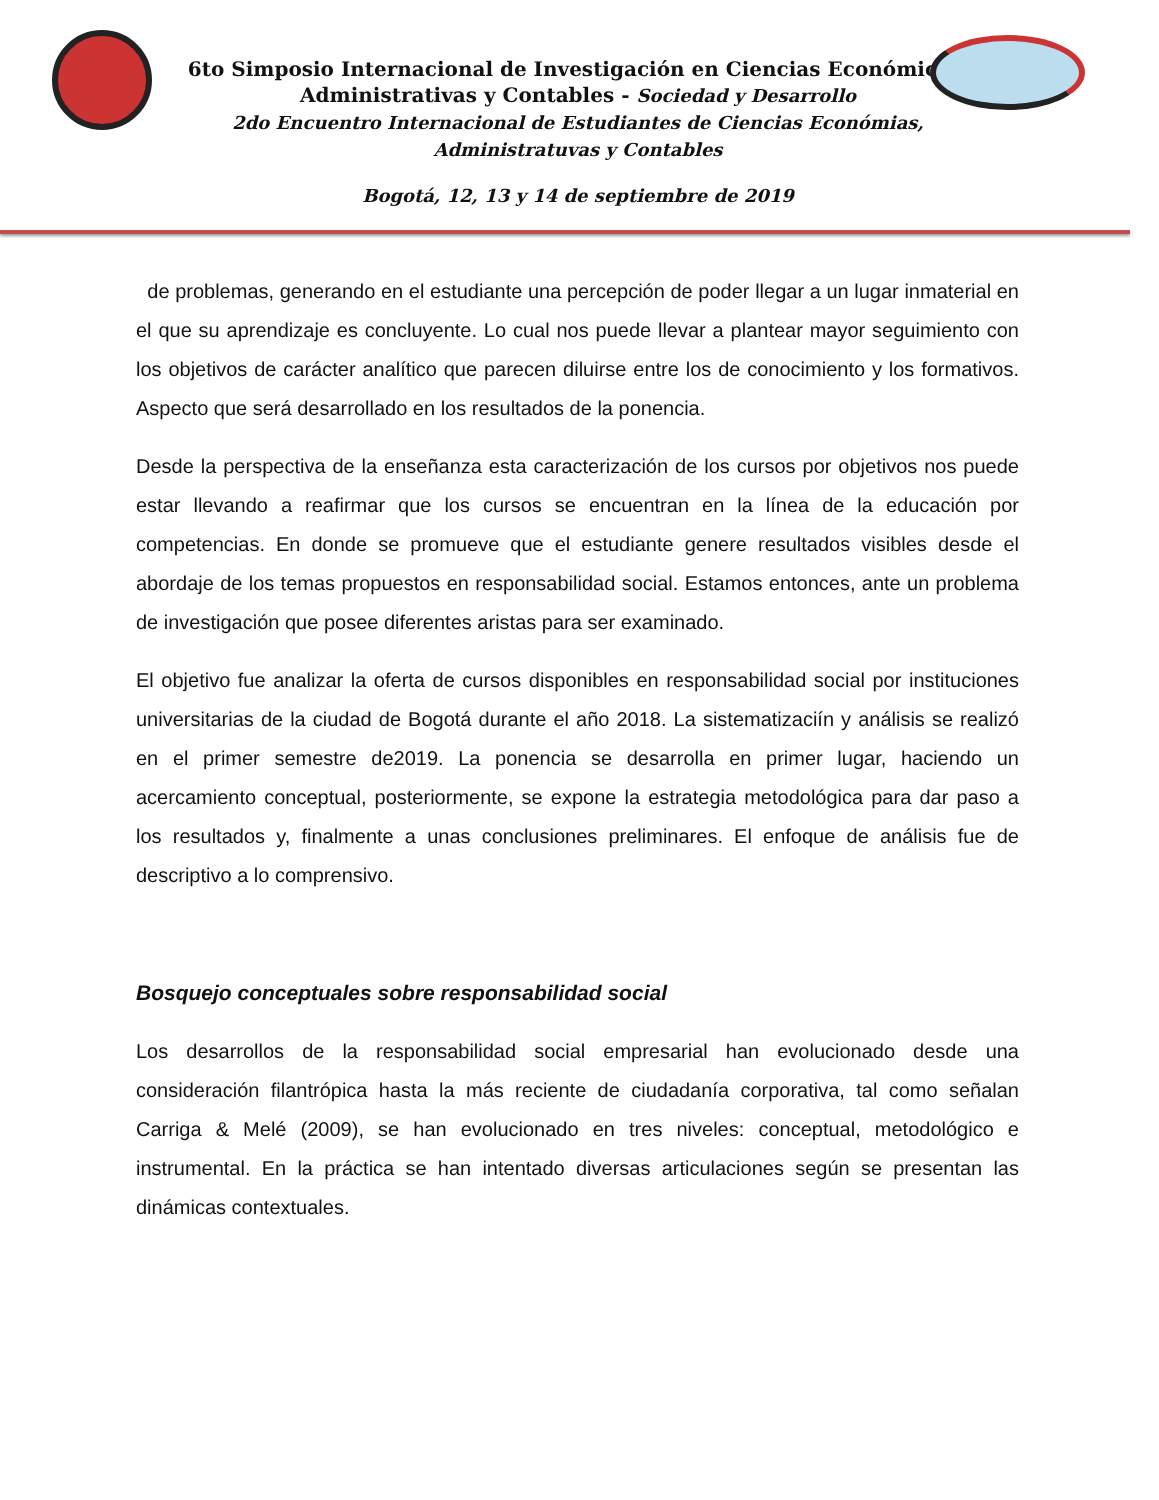6to Simposio Internacional de Investigación en Ciencias Económicas,
Administrativas y Contables - Sociedad y Desarrollo
2do Encuentro Internacional de Estudiantes de Ciencias Económias,
Administratuvas y Contables
Bogotá, 12, 13 y 14 de septiembre de 2019
de problemas, generando en el estudiante una percepción de poder llegar a un lugar inmaterial en el que su aprendizaje es concluyente. Lo cual nos puede llevar a plantear mayor seguimiento con los objetivos de carácter analítico que parecen diluirse entre los de conocimiento y los formativos. Aspecto que será desarrollado en los resultados de la ponencia.
Desde la perspectiva de la enseñanza esta caracterización de los cursos por objetivos nos puede estar llevando a reafirmar que los cursos se encuentran en la línea de la educación por competencias. En donde se promueve que el estudiante genere resultados visibles desde el abordaje de los temas propuestos en responsabilidad social. Estamos entonces, ante un problema de investigación que posee diferentes aristas para ser examinado.
El objetivo fue analizar la oferta de cursos disponibles en responsabilidad social por instituciones universitarias de la ciudad de Bogotá durante el año 2018. La sistematizaciín y análisis se realizó en el primer semestre de2019. La ponencia se desarrolla en primer lugar, haciendo un acercamiento conceptual, posteriormente, se expone la estrategia metodológica para dar paso a los resultados y, finalmente a unas conclusiones preliminares. El enfoque de análisis fue de descriptivo a lo comprensivo.
Bosquejo conceptuales sobre responsabilidad social
Los desarrollos de la responsabilidad social empresarial han evolucionado desde una consideración filantrópica hasta la más reciente de ciudadanía corporativa, tal como señalan Carriga & Melé (2009), se han evolucionado en tres niveles: conceptual, metodológico e instrumental. En la práctica se han intentado diversas articulaciones según se presentan las dinámicas contextuales.